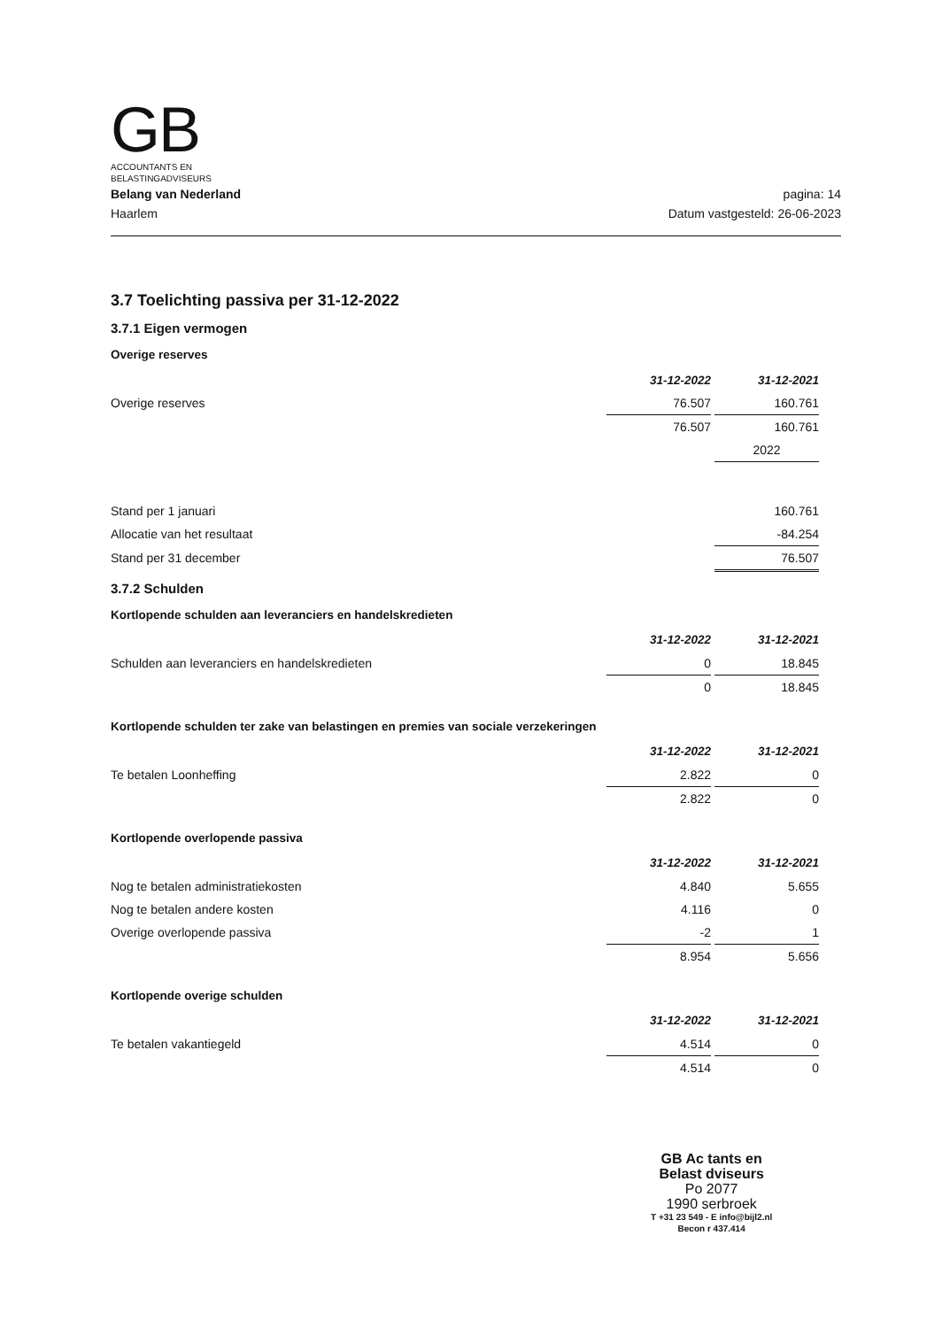GB
ACCOUNTANTS EN
BELASTINGADVISEURS
Belang van Nederland
Haarlem
pagina: 14
Datum vastgesteld: 26-06-2023
3.7 Toelichting passiva per 31-12-2022
3.7.1 Eigen vermogen
Overige reserves
| | 31-12-2022 | | 31-12-2021 |
| Overige reserves | 76.507 | | 160.761 |
| | 76.507 | | 160.761 |
| | | | 2022 |
| Stand per 1 januari | | | 160.761 |
| Allocatie van het resultaat | | | -84.254 |
| Stand per 31 december | | | 76.507 |
3.7.2 Schulden
Kortlopende schulden aan leveranciers en handelskredieten
| | 31-12-2022 | | 31-12-2021 |
| Schulden aan leveranciers en handelskredieten | 0 | | 18.845 |
| | 0 | | 18.845 |
Kortlopende schulden ter zake van belastingen en premies van sociale verzekeringen
| | 31-12-2022 | | 31-12-2021 |
| Te betalen Loonheffing | 2.822 | | 0 |
| | 2.822 | | 0 |
Kortlopende overlopende passiva
| | 31-12-2022 | | 31-12-2021 |
| Nog te betalen administratiekosten | 4.840 | | 5.655 |
| Nog te betalen andere kosten | 4.116 | | 0 |
| Overige overlopende passiva | -2 | | 1 |
| | 8.954 | | 5.656 |
Kortlopende overige schulden
| | 31-12-2022 | | 31-12-2021 |
| Te betalen vakantiegeld | 4.514 | | 0 |
| | 4.514 | | 0 |
GB Ac tants en
Belast dviseurs
Po 2077
1990 serbroek
T +31 23 549 - E info@bijl2.nl
Becon r 437.414